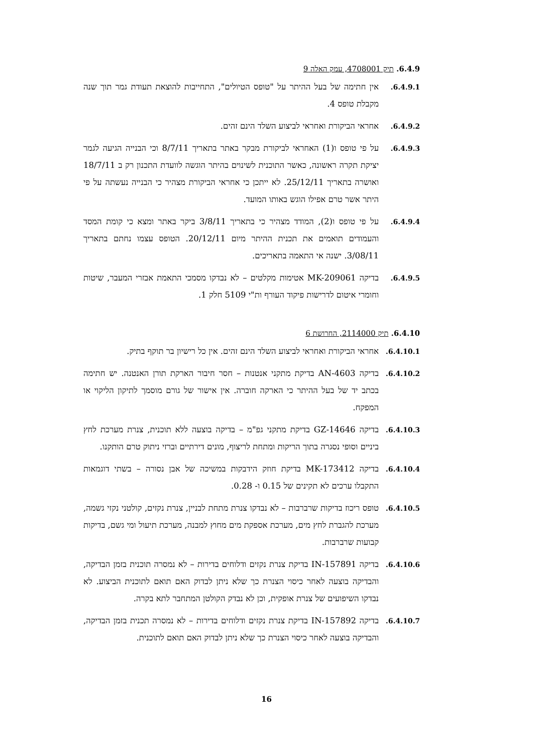6.4.9. תיק 4708001, עמק האלה 9
6.4.9.1.
אין חתימה של בעל ההיתר על "טופס הטיולים", התחייבות להוצאת תעודת גמר תוך שנה מקבלת טופס 4.
6.4.9.2.
אחראי הביקורת ואחראי לביצוע השלד הינם זהים.
6.4.9.3.
על פי טופס ו(1) האחראי לביקורת מבקר באתר בתאריך 8/7/11 וכי הבנייה הגיעה לגמר יציקת תקרה ראשונה, כאשר התוכנית לשינוים בהיתר הוגשה לוועדת התכנון רק ב 18/7/11 ואושרה בתאריך 25/12/11. לא ייתכן כי אחראי הביקורת מצהיר כי הבנייה נעשתה על פי היתר אשר טרם אפילו הוגש באותו המועד.
6.4.9.4.
על פי טופס ו(2), המודד מצהיר כי בתאריך 3/8/11 ביקר באתר ומצא כי קומת המסד והעמודים תואמים את תכנית ההיתר מיום 20/12/11. הטופס עצמו נחתם בתאריך 3/08/11. ישנה אי התאמה בתאריכים.
6.4.9.5.
בדיקה MK-209061 אטימות מקלטים – לא נבדקו מסמכי התאמת אבזרי המעבר, שיטות וחומרי איטום לדרישות פיקוד העורף ות"י 5109 חלק 1.
6.4.10. תיק 2114000, החרושת 6
6.4.10.1.
אחראי הביקורת ואחראי לביצוע השלד הינם זהים. אין כל רישיון בר תוקף בתיק.
6.4.10.2.
בדיקה AN-4603 בדיקת מתקני אנטנות – חסר חיבור הארקת תורן האנטנה. יש חתימה בכתב יד של בעל ההיתר כי הארקה חוברה. אין אישור של גורם מוסמך לתיקון הליקוי או המפקח.
6.4.10.3.
בדיקה GZ-14646 בדיקת מתקני גפ"מ – בדיקה בוצעה ללא תוכנית, צנרת מערכת לחץ ביניים וסופי נסגרה בתוך הריקות ומתחת לריצוף, מונים דירתיים וברזי ניתוק טרם הותקנו.
6.4.10.4.
בדיקה MK-173412 בדיקת חוזק הידבקות במשיכה של אבן נסורה – בשתי דוגמאות התקבלו ערכים לא תקינים של 0.15 ו- 0.28.
6.4.10.5.
טופס ריכוז בדיקות שרברבות – לא נבדקו צנרת מתחת לבניין, צנרת נקזים, קולטני נקזי גשמה, מערכת להגברת לחץ מים, מערכת אספקת מים מחוץ למבנה, מערכת תיעול ומי גשם, בדיקות קבועות שרברבות.
6.4.10.6.
בדיקה IN-157891 בדיקת צנרת נקזים ודלוחים בדירות – לא נמסרה תוכנית בזמן הבדיקה, והבדיקה בוצעה לאחר כיסוי הצנרת כך שלא ניתן לבדוק האם תואם לתוכנית הביצוע. לא נבדקו השיפועים של צנרת אופקית, וכן לא נבדק הקולטן המתחבר לתא בקרה.
6.4.10.7.
בדיקה IN-157892 בדיקת צנרת נקזים ודלוחים בדירות – לא נמסרה תכנית בזמן הבדיקה, והבדיקה בוצעה לאחר כיסוי הצנרת כך שלא ניתן לבדוק האם תואם לתוכנית.
16